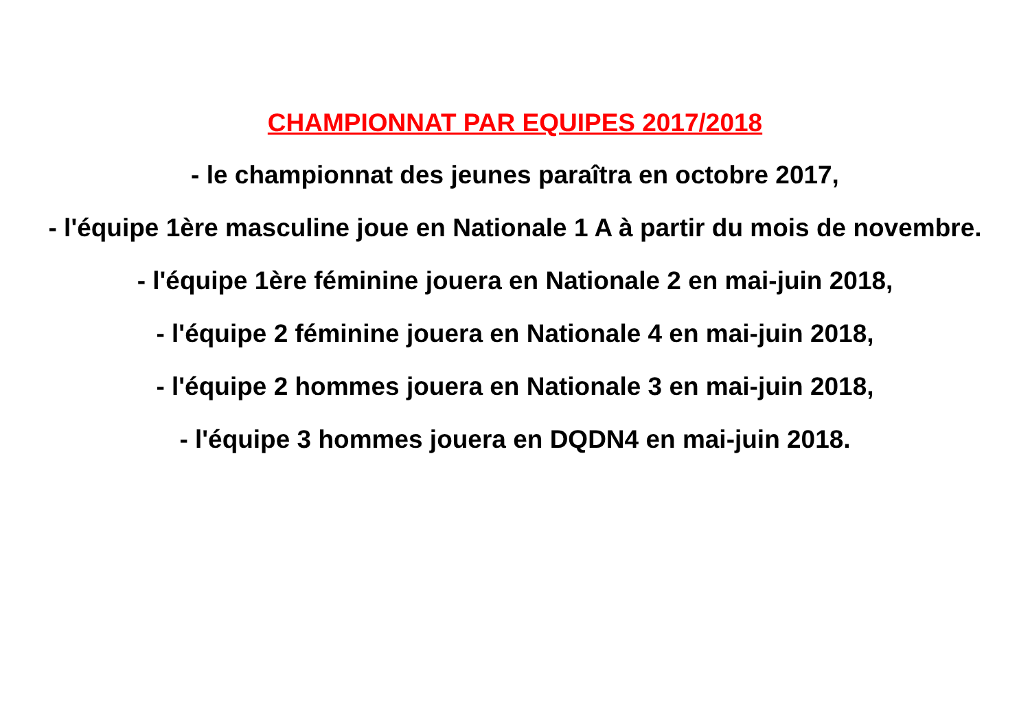CHAMPIONNAT PAR EQUIPES 2017/2018
- le championnat des jeunes paraîtra en octobre 2017,
- l'équipe 1ère masculine joue en Nationale 1 A à partir du mois de novembre.
- l'équipe 1ère féminine jouera en Nationale 2 en mai-juin 2018,
- l'équipe 2 féminine jouera en Nationale 4 en mai-juin 2018,
- l'équipe 2 hommes jouera en Nationale 3 en mai-juin 2018,
- l'équipe 3 hommes jouera en DQDN4 en mai-juin 2018.